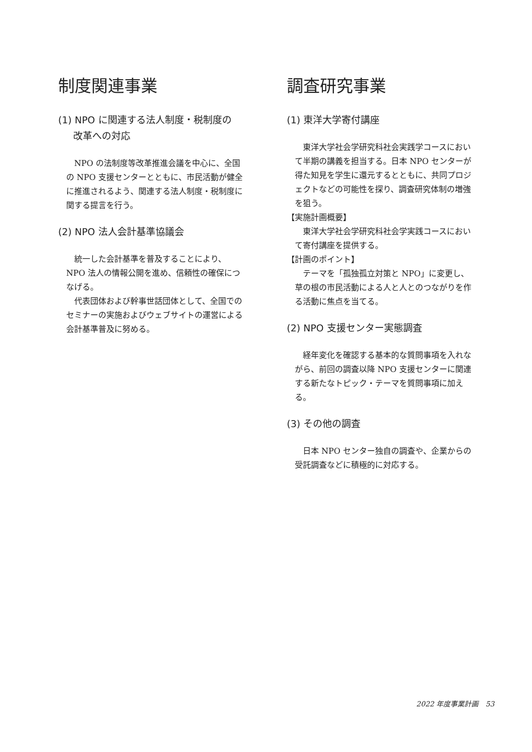制度関連事業
(1) NPO に関連する法人制度・税制度の
改革への対応
　NPO の法制度等改革推進会議を中心に、全国の NPO 支援センターとともに、市民活動が健全に推進されるよう、関連する法人制度・税制度に関する提言を行う。
(2) NPO 法人会計基準協議会
　統一した会計基準を普及することにより、NPO 法人の情報公開を進め、信頼性の確保につなげる。
　代表団体および幹事世話団体として、全国でのセミナーの実施およびウェブサイトの運営による会計基準普及に努める。
調査研究事業
(1) 東洋大学寄付講座
　東洋大学社会学研究科社会実践学コースにおいて半期の講義を担当する。日本 NPO センターが得た知見を学生に還元するとともに、共同プロジェクトなどの可能性を探り、調査研究体制の増強を狙う。
【実施計画概要】
　東洋大学社会学研究科社会学実践コースにおいて寄付講座を提供する。
【計画のポイント】
　テーマを「孤独孤立対策と NPO」に変更し、草の根の市民活動による人と人とのつながりを作る活動に焦点を当てる。
(2) NPO 支援センター実態調査
　経年変化を確認する基本的な質問事項を入れながら、前回の調査以降 NPO 支援センターに関連する新たなトピック・テーマを質問事項に加える。
(3) その他の調査
　日本 NPO センター独自の調査や、企業からの受託調査などに積極的に対応する。
2022 年度事業計画　53